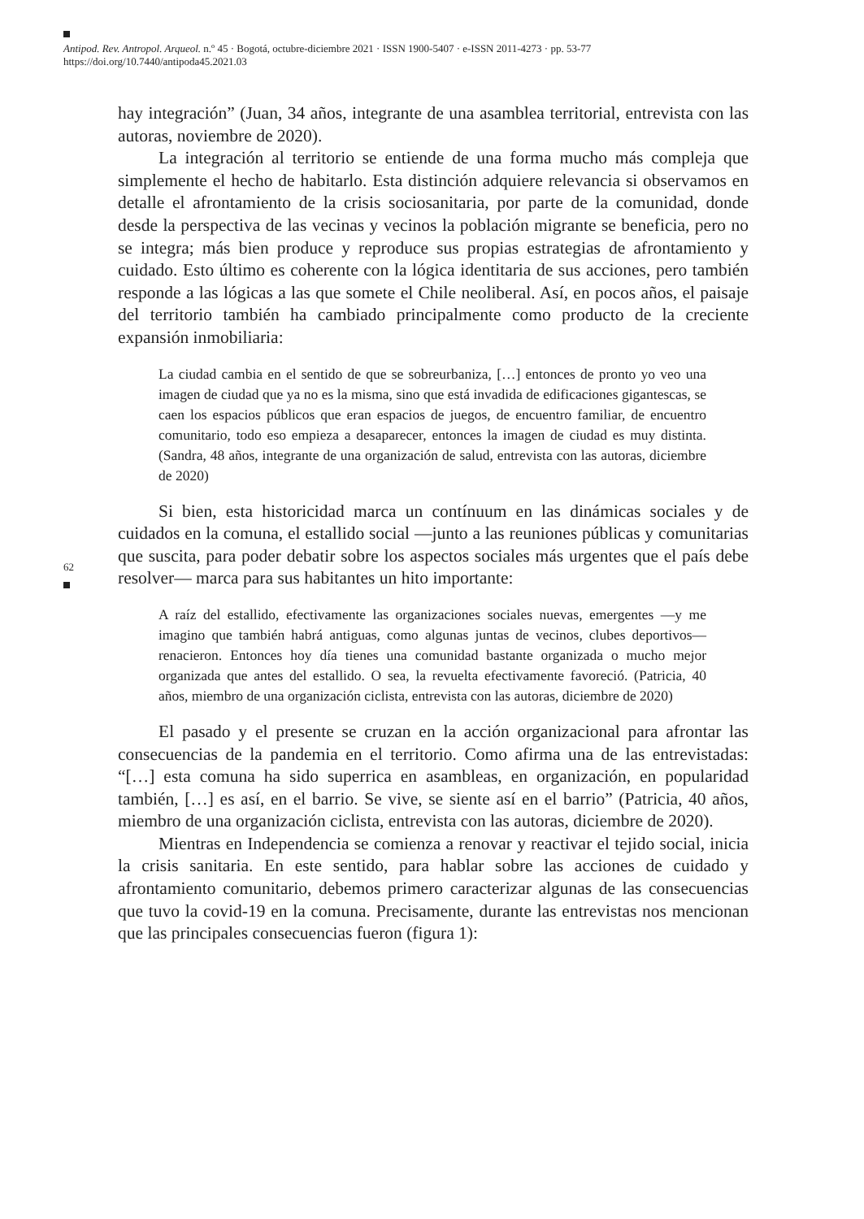Antipod. Rev. Antropol. Arqueol. n.º 45 · Bogotá, octubre-diciembre 2021 · ISSN 1900-5407 · e-ISSN 2011-4273 · pp. 53-77
https://doi.org/10.7440/antipoda45.2021.03
62
hay integración” (Juan, 34 años, integrante de una asamblea territorial, entrevista con las autoras, noviembre de 2020).
La integración al territorio se entiende de una forma mucho más compleja que simplemente el hecho de habitarlo. Esta distinción adquiere relevancia si observamos en detalle el afrontamiento de la crisis sociosanitaria, por parte de la comunidad, donde desde la perspectiva de las vecinas y vecinos la población migrante se beneficia, pero no se integra; más bien produce y reproduce sus propias estrategias de afrontamiento y cuidado. Esto último es coherente con la lógica identitaria de sus acciones, pero también responde a las lógicas a las que somete el Chile neoliberal. Así, en pocos años, el paisaje del territorio también ha cambiado principalmente como producto de la creciente expansión inmobiliaria:
La ciudad cambia en el sentido de que se sobreurbaniza, […] entonces de pronto yo veo una imagen de ciudad que ya no es la misma, sino que está invadida de edificaciones gigantescas, se caen los espacios públicos que eran espacios de juegos, de encuentro familiar, de encuentro comunitario, todo eso empieza a desaparecer, entonces la imagen de ciudad es muy distinta. (Sandra, 48 años, integrante de una organización de salud, entrevista con las autoras, diciembre de 2020)
Si bien, esta historicidad marca un contínuum en las dinámicas sociales y de cuidados en la comuna, el estallido social —junto a las reuniones públicas y comunitarias que suscita, para poder debatir sobre los aspectos sociales más urgentes que el país debe resolver— marca para sus habitantes un hito importante:
A raíz del estallido, efectivamente las organizaciones sociales nuevas, emergentes —y me imagino que también habrá antiguas, como algunas juntas de vecinos, clubes deportivos— renacieron. Entonces hoy día tienes una comunidad bastante organizada o mucho mejor organizada que antes del estallido. O sea, la revuelta efectivamente favoreció. (Patricia, 40 años, miembro de una organización ciclista, entrevista con las autoras, diciembre de 2020)
El pasado y el presente se cruzan en la acción organizacional para afrontar las consecuencias de la pandemia en el territorio. Como afirma una de las entrevistadas: “[…] esta comuna ha sido superrica en asambleas, en organización, en popularidad también, […] es así, en el barrio. Se vive, se siente así en el barrio” (Patricia, 40 años, miembro de una organización ciclista, entrevista con las autoras, diciembre de 2020).
Mientras en Independencia se comienza a renovar y reactivar el tejido social, inicia la crisis sanitaria. En este sentido, para hablar sobre las acciones de cuidado y afrontamiento comunitario, debemos primero caracterizar algunas de las consecuencias que tuvo la covid-19 en la comuna. Precisamente, durante las entrevistas nos mencionan que las principales consecuencias fueron (figura 1):